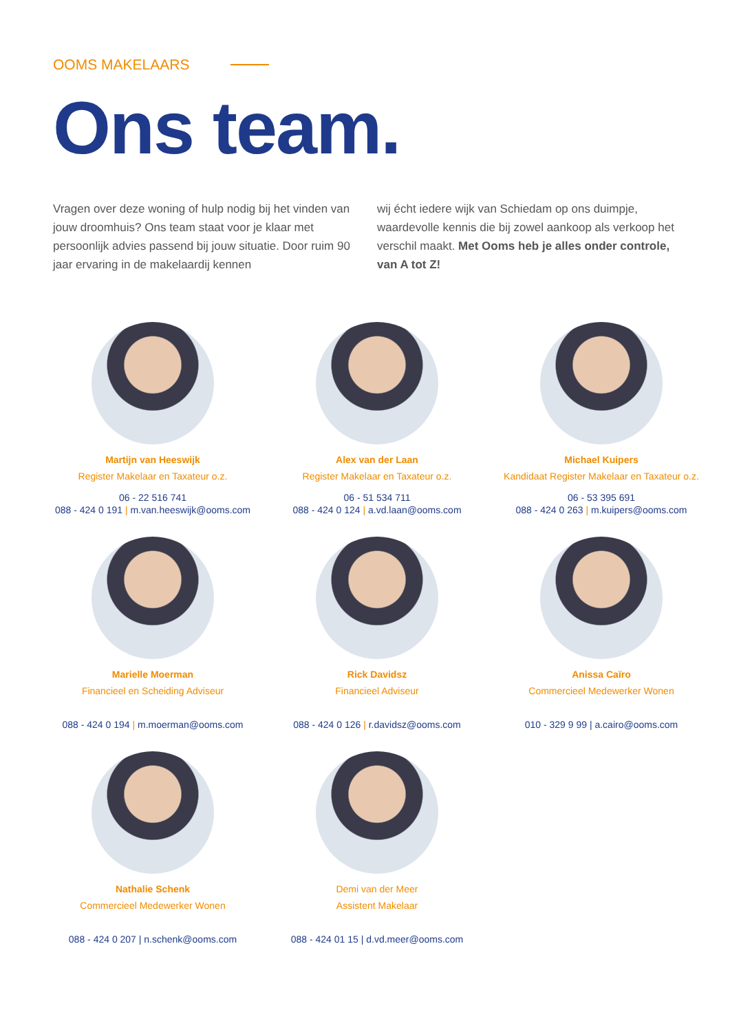OOMS MAKELAARS
Ons team.
Vragen over deze woning of hulp nodig bij het vinden van jouw droomhuis? Ons team staat voor je klaar met persoonlijk advies passend bij jouw situatie. Door ruim 90 jaar ervaring in de makelaardij kennen
wij écht iedere wijk van Schiedam op ons duimpje, waardevolle kennis die bij zowel aankoop als verkoop het verschil maakt. Met Ooms heb je alles onder controle, van A tot Z!
Martijn van Heeswijk
Register Makelaar en Taxateur o.z.
06 - 22 516 741
088 - 424 0 191 | m.van.heeswijk@ooms.com
Alex van der Laan
Register Makelaar en Taxateur o.z.
06 - 51 534 711
088 - 424 0 124 | a.vd.laan@ooms.com
Michael Kuipers
Kandidaat Register Makelaar en Taxateur o.z.
06 - 53 395 691
088 - 424 0 263 | m.kuipers@ooms.com
Marielle Moerman
Financieel en Scheiding Adviseur
088 - 424 0 194 | m.moerman@ooms.com
Rick Davidsz
Financieel Adviseur
088 - 424 0 126 | r.davidsz@ooms.com
Anissa Caïro
Commercieel Medewerker Wonen
010 - 329 9 99 | a.cairo@ooms.com
Nathalie Schenk
Commercieel Medewerker Wonen
088 - 424 0 207 | n.schenk@ooms.com
Demi van der Meer
Assistent Makelaar
088 - 424 01 15 | d.vd.meer@ooms.com